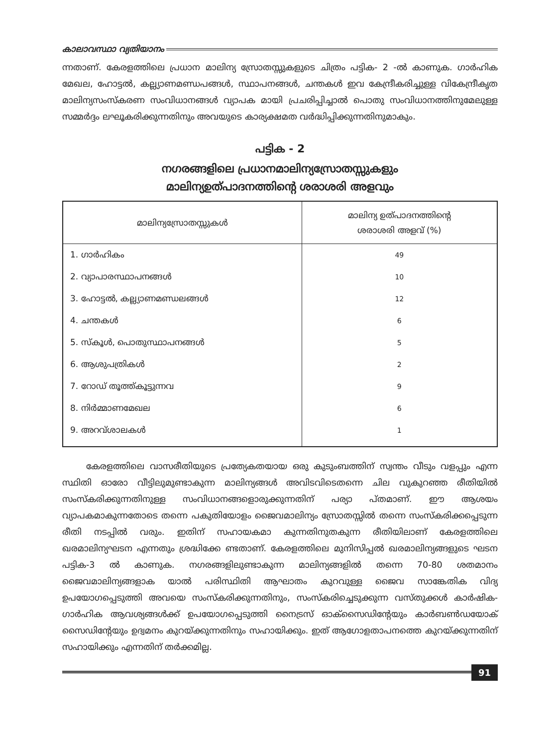കാലാവസ്ഥാ വ്യതിയാനം
ന്നതാണ്. കേരളത്തിലെ പ്രധാന മാലിന്യ സ്രോതസ്സുകളുടെ ചിത്രം പട്ടിക- 2 -ൽ കാണുക. ഗാർഹിക മേഖല, ഹോട്ടൽ, കല്ല്യാണമണ്ഡപങ്ങൾ, സ്ഥാപനങ്ങൾ, ചന്തകൾ ഇവ കേന്ദ്രീകരിച്ചുള്ള വികേന്ദ്രീകൃത മാലിന്യസംസ്കരണ സംവിധാനങ്ങൾ വ്യാപക മായി പ്രചരിപ്പിച്ചാൽ പൊതു സംവിധാനത്തിനുമേലുള്ള സമ്മർദ്ദം ലഘൂകരിക്കുന്നതിനും അവയുടെ കാര്യക്ഷമത വർദ്ധിപ്പിക്കുന്നതിനുമാകും.
പട്ടിക - 2
നഗരങ്ങളിലെ പ്രധാനമാലിന്യസ്രോതസ്സുകളും
മാലിന്യഉത്പാദനത്തിന്റെ ശരാശരി അളവും
| മാലിന്യസ്രോതസ്സുകൾ | മാലിന്യ ഉത്പാദനത്തിന്റെ ശരാശരി അളവ് (%) |
| --- | --- |
| 1. ഗാർഹികം | 49 |
| 2. വ്യാപാരസ്ഥാപനങ്ങൾ | 10 |
| 3. ഹോട്ടൽ, കല്ല്യാണമണ്ഡലങ്ങൾ | 12 |
| 4. ചന്തകൾ | 6 |
| 5. സ്കൂൾ, പൊതുസ്ഥാപനങ്ങൾ | 5 |
| 6. ആശുപത്രികൾ | 2 |
| 7. റോഡ് തൂത്ത്കൂട്ടുന്നവ | 9 |
| 8. നിർമ്മാണമേഖല | 6 |
| 9. അറവ്ശാലകൾ | 1 |
കേരളത്തിലെ വാസരീതിയുടെ പ്രത്യേകതയായ ഒരു കുടുംബത്തിന് സ്വന്തം വീടും വളപ്പും എന്ന സ്ഥിതി ഓരോ വീട്ടിലുമുണ്ടാകുന്ന മാലിന്യങ്ങൾ അവിടവിടെതന്നെ ചില വുകുറഞ്ഞ രീതിയിൽ സംസ്കരിക്കുന്നതിനുള്ള സംവിധാനങ്ങളൊരുക്കുന്നതിന് പര്യാ പ്തമാണ്. ഈ ആശയം വ്യാപകമാകുന്നതോടെ തന്നെ പകുതിയോളം ജൈവമാലിന്യം സ്രോതസ്സിൽ തന്നെ സംസ്കരിക്കപ്പെടുന്ന രീതി നടപ്പിൽ വരും. ഇതിന് സഹായകമാ കുന്നതിനുതകുന്ന രീതിയിലാണ് കേരളത്തിലെ ഖരമാലിന്യഘടന എന്നതും ശ്രദ്ധിക്കേ ണ്ടതാണ്. കേരളത്തിലെ മുനിസിപ്പൽ ഖരമാലിന്യങ്ങളുടെ ഘടന പട്ടിക-3 ൽ കാണുക. നഗരങ്ങളിലുണ്ടാകുന്ന മാലിന്യങ്ങളിൽ തന്നെ 70-80 ശതമാനം ജൈവമാലിന്യങ്ങളാക യാൽ പരിസ്ഥിതി ആഘാതം കുറവുള്ള ജൈവ സാങ്കേതിക വിദ്യ ഉപയോഗപ്പെടുത്തി അവയെ സംസ്കരിക്കുന്നതിനും, സംസ്കരിച്ചെടുക്കുന്ന വസ്തുക്കൾ കാർഷിക-ഗാർഹിക ആവശ്യങ്ങൾക്ക് ഉപയോഗപ്പെടുത്തി നൈട്രസ് ഓക്സൈഡിന്റേയും കാർബൺഡയോക് സൈഡിന്റേയും ഉദ്വമനം കുറയ്ക്കുന്നതിനും സഹായിക്കും. ഇത് ആഗോളതാപനത്തെ കുറയ്ക്കുന്നതിന് സഹായിക്കും എന്നതിന് തർക്കമില്ല.
91